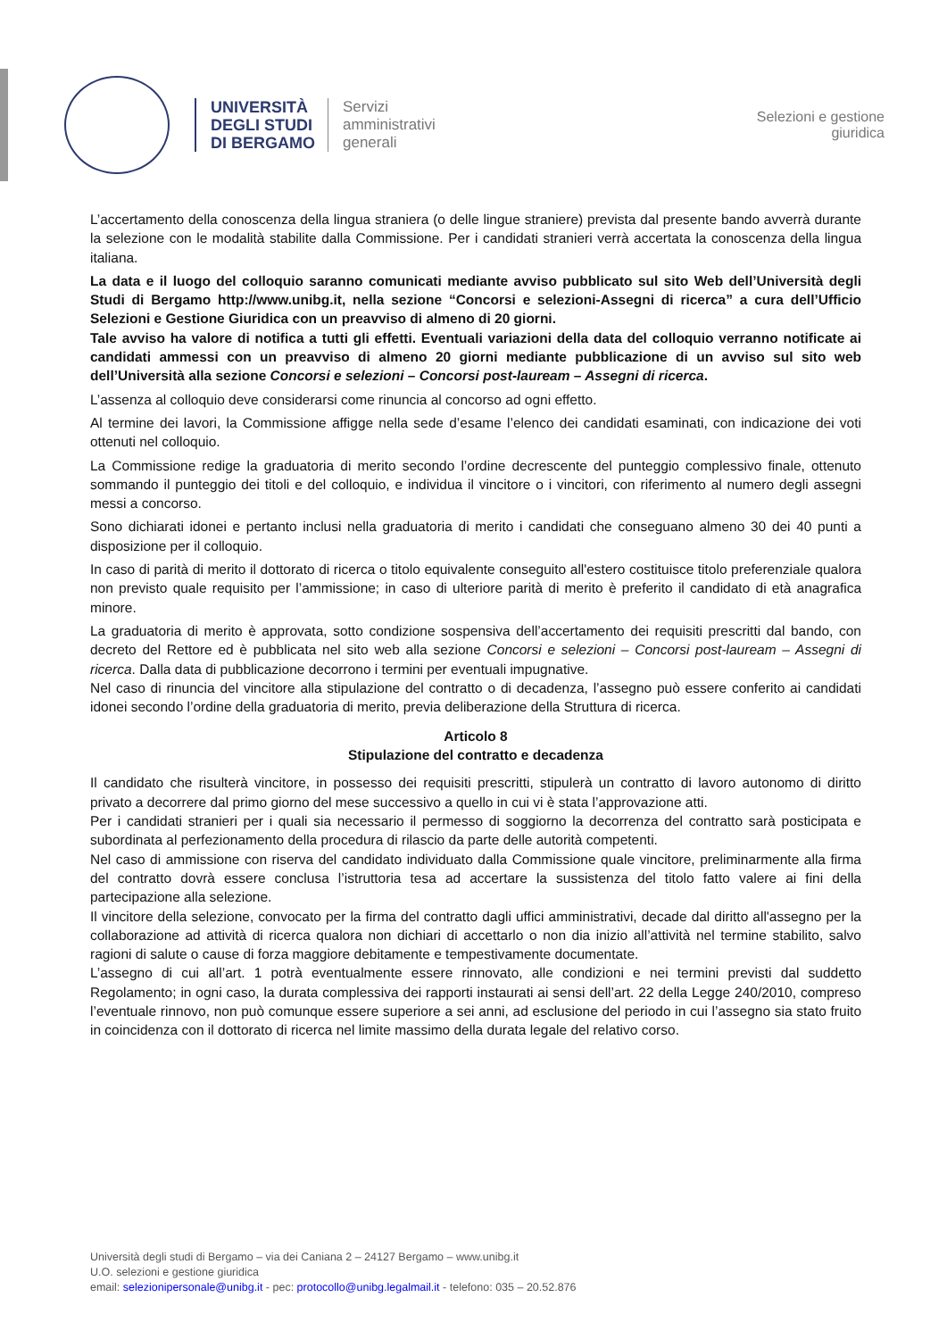UNIVERSITÀ
DEGLI STUDI
DI BERGAMO
Servizi
amministrativi
generali
Selezioni e gestione
giuridica
L’accertamento della conoscenza della lingua straniera (o delle lingue straniere) prevista dal presente bando avverrà durante la selezione con le modalità stabilite dalla Commissione. Per i candidati stranieri verrà accertata la conoscenza della lingua italiana.
La data e il luogo del colloquio saranno comunicati mediante avviso pubblicato sul sito Web dell’Università degli Studi di Bergamo http://www.unibg.it, nella sezione “Concorsi e selezioni-Assegni di ricerca” a cura dell’Ufficio Selezioni e Gestione Giuridica con un preavviso di almeno di 20 giorni.
Tale avviso ha valore di notifica a tutti gli effetti. Eventuali variazioni della data del colloquio verranno notificate ai candidati ammessi con un preavviso di almeno 20 giorni mediante pubblicazione di un avviso sul sito web dell’Università alla sezione Concorsi e selezioni – Concorsi post-lauream – Assegni di ricerca.
L’assenza al colloquio deve considerarsi come rinuncia al concorso ad ogni effetto.
Al termine dei lavori, la Commissione affigge nella sede d’esame l’elenco dei candidati esaminati, con indicazione dei voti ottenuti nel colloquio.
La Commissione redige la graduatoria di merito secondo l’ordine decrescente del punteggio complessivo finale, ottenuto sommando il punteggio dei titoli e del colloquio, e individua il vincitore o i vincitori, con riferimento al numero degli assegni messi a concorso.
Sono dichiarati idonei e pertanto inclusi nella graduatoria di merito i candidati che conseguano almeno 30 dei 40 punti a disposizione per il colloquio.
In caso di parità di merito il dottorato di ricerca o titolo equivalente conseguito all'estero costituisce titolo preferenziale qualora non previsto quale requisito per l’ammissione; in caso di ulteriore parità di merito è preferito il candidato di età anagrafica minore.
La graduatoria di merito è approvata, sotto condizione sospensiva dell’accertamento dei requisiti prescritti dal bando, con decreto del Rettore ed è pubblicata nel sito web alla sezione Concorsi e selezioni – Concorsi post-lauream – Assegni di ricerca. Dalla data di pubblicazione decorrono i termini per eventuali impugnative.
Nel caso di rinuncia del vincitore alla stipulazione del contratto o di decadenza, l’assegno può essere conferito ai candidati idonei secondo l’ordine della graduatoria di merito, previa deliberazione della Struttura di ricerca.
Articolo 8
Stipulazione del contratto e decadenza
Il candidato che risulterà vincitore, in possesso dei requisiti prescritti, stipulerà un contratto di lavoro autonomo di diritto privato a decorrere dal primo giorno del mese successivo a quello in cui vi è stata l’approvazione atti.
Per i candidati stranieri per i quali sia necessario il permesso di soggiorno la decorrenza del contratto sarà posticipata e subordinata al perfezionamento della procedura di rilascio da parte delle autorità competenti.
Nel caso di ammissione con riserva del candidato individuato dalla Commissione quale vincitore, preliminarmente alla firma del contratto dovrà essere conclusa l’istruttoria tesa ad accertare la sussistenza del titolo fatto valere ai fini della partecipazione alla selezione.
Il vincitore della selezione, convocato per la firma del contratto dagli uffici amministrativi, decade dal diritto all'assegno per la collaborazione ad attività di ricerca qualora non dichiari di accettarlo o non dia inizio all’attività nel termine stabilito, salvo ragioni di salute o cause di forza maggiore debitamente e tempestivamente documentate.
L’assegno di cui all’art. 1 potrà eventualmente essere rinnovato, alle condizioni e nei termini previsti dal suddetto Regolamento; in ogni caso, la durata complessiva dei rapporti instaurati ai sensi dell’art. 22 della Legge 240/2010, compreso l’eventuale rinnovo, non può comunque essere superiore a sei anni, ad esclusione del periodo in cui l’assegno sia stato fruito in coincidenza con il dottorato di ricerca nel limite massimo della durata legale del relativo corso.
Università degli studi di Bergamo – via dei Caniana 2 – 24127 Bergamo – www.unibg.it
U.O. selezioni e gestione giuridica
email: selezionipersonale@unibg.it - pec: protocollo@unibg.legalmail.it - telefono: 035 – 20.52.876